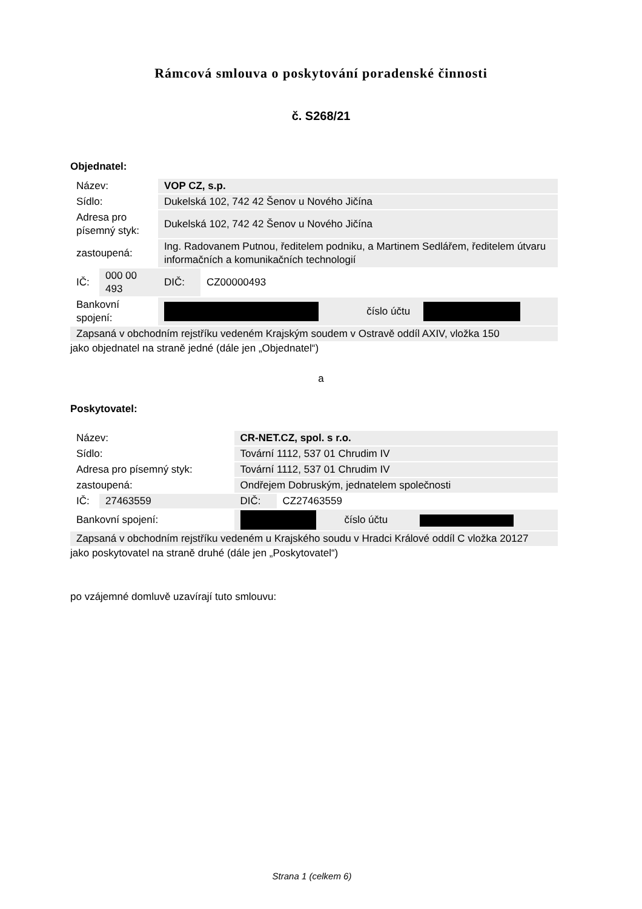Rámcová smlouva o poskytování poradenské činnosti
č. S268/21
Objednatel:
| Název: | | VOP CZ, s.p. | | | |
| Sídlo: | | Dukelská 102, 742 42 Šenov u Nového Jičína | | | |
| Adresa pro písemný styk: | | Dukelská 102, 742 42 Šenov u Nového Jičína | | | |
| zastoupená: | | Ing. Radovanem Putnou, ředitelem podniku, a Martinem Sedlářem, ředitelem útvaru informačních a komunikačních technologií | | | |
| IČ: | 000 00 493 | DIČ: | CZ00000493 | | |
| Bankovní spojení: | | | | číslo účtu | |
| Zapsaná v obchodním rejstříku vedeném Krajským soudem v Ostravě oddíl AXIV, vložka 150 | | | | | |
jako objednatel na straně jedné (dále jen „Objednatel“)
a
Poskytovatel:
| Název: | | CR-NET.CZ, spol. s r.o. | | | |
| Sídlo: | | Tovární 1112, 537 01 Chrudim IV | | | |
| Adresa pro písemný styk: | | Tovární 1112, 537 01 Chrudim IV | | | |
| zastoupená: | | Ondřejem Dobruským, jednatelem společnosti | | | |
| IČ: | 27463559 | DIČ: | CZ27463559 | | |
| Bankovní spojení: | | | | číslo účtu | |
| Zapsaná v obchodním rejstříku vedeném u Krajského soudu v Hradci Králové oddíl C vložka 20127 | | | | | |
jako poskytovatel na straně druhé (dále jen „Poskytovatel“)
po vzájemné domluvě uzavírají tuto smlouvu:
Strana 1 (celkem 6)